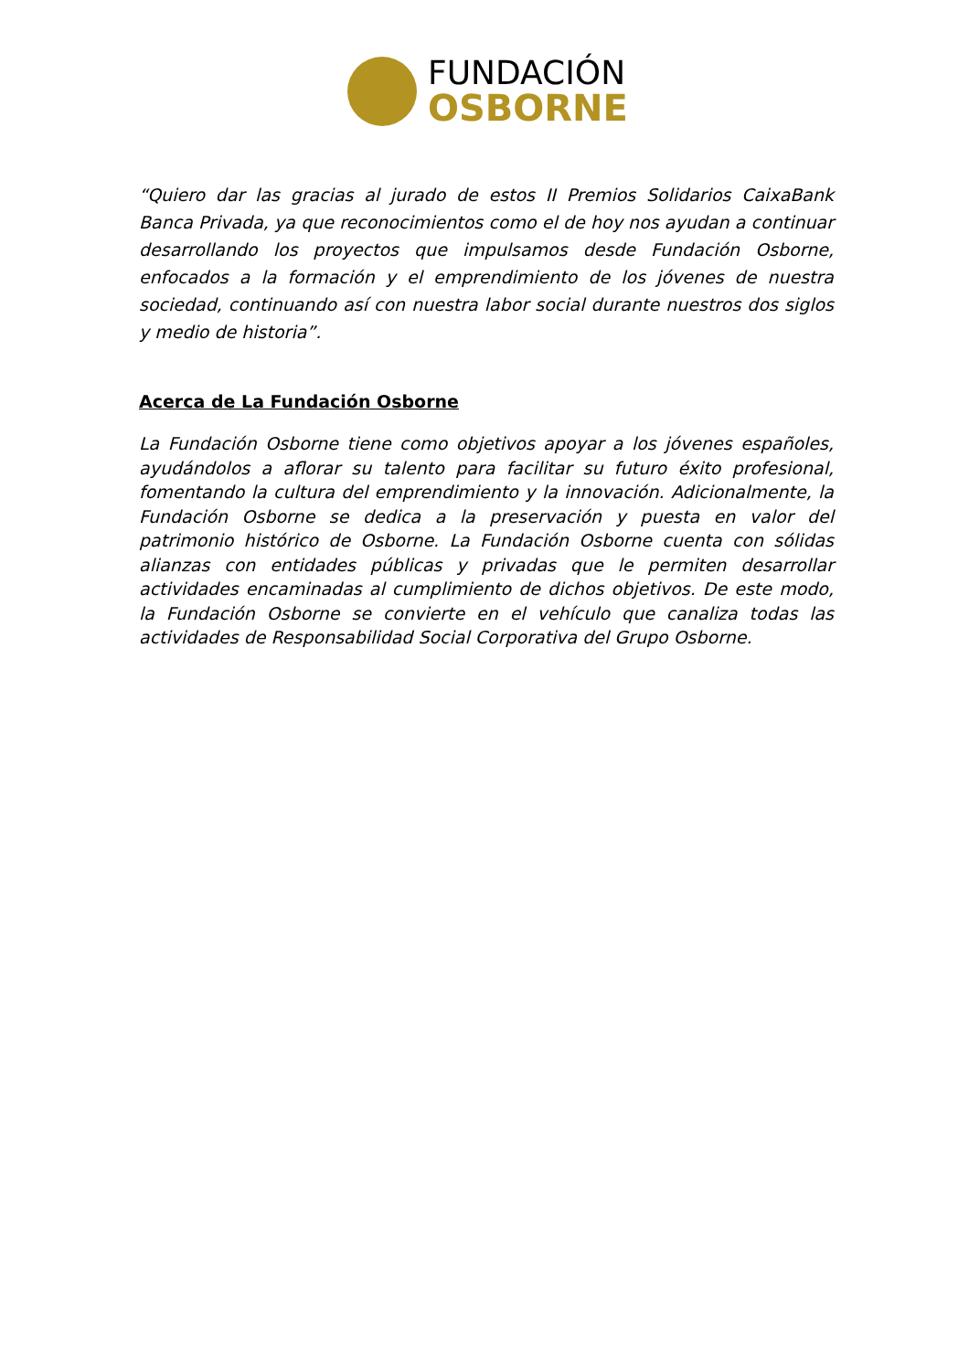FUNDACIÓN
OSBORNE
“Quiero dar las gracias al jurado de estos II Premios Solidarios CaixaBank Banca Privada, ya que reconocimientos como el de hoy nos ayudan a continuar desarrollando los proyectos que impulsamos desde Fundación Osborne, enfocados a la formación y el emprendimiento de los jóvenes de nuestra sociedad, continuando así con nuestra labor social durante nuestros dos siglos y medio de historia”.
Acerca de La Fundación Osborne
La Fundación Osborne tiene como objetivos apoyar a los jóvenes españoles, ayudándolos a aflorar su talento para facilitar su futuro éxito profesional, fomentando la cultura del emprendimiento y la innovación. Adicionalmente, la Fundación Osborne se dedica a la preservación y puesta en valor del patrimonio histórico de Osborne. La Fundación Osborne cuenta con sólidas alianzas con entidades públicas y privadas que le permiten desarrollar actividades encaminadas al cumplimiento de dichos objetivos. De este modo, la Fundación Osborne se convierte en el vehículo que canaliza todas las actividades de Responsabilidad Social Corporativa del Grupo Osborne.